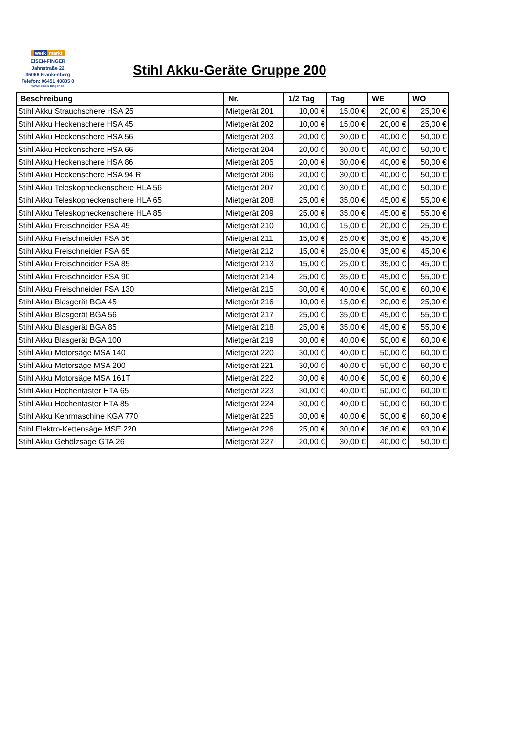werk markt
EISEN-FINGER
Jahnstraße 22
35066 Frankenberg
Telefon: 06451 40805 0
www.eisen-finger.de
Stihl Akku-Geräte Gruppe 200
| Beschreibung | Nr. | 1/2 Tag | Tag | WE | WO |
| --- | --- | --- | --- | --- | --- |
| Stihl Akku Strauchschere HSA 25 | Mietgerät 201 | 10,00 € | 15,00 € | 20,00 € | 25,00 € |
| Stihl Akku Heckenschere HSA 45 | Mietgerät 202 | 10,00 € | 15,00 € | 20,00 € | 25,00 € |
| Stihl Akku Heckenschere HSA 56 | Mietgerät 203 | 20,00 € | 30,00 € | 40,00 € | 50,00 € |
| Stihl Akku Heckenschere HSA 66 | Mietgerät 204 | 20,00 € | 30,00 € | 40,00 € | 50,00 € |
| Stihl Akku Heckenschere HSA 86 | Mietgerät 205 | 20,00 € | 30,00 € | 40,00 € | 50,00 € |
| Stihl Akku Heckenschere HSA 94 R | Mietgerät 206 | 20,00 € | 30,00 € | 40,00 € | 50,00 € |
| Stihl Akku Teleskopheckenschere HLA 56 | Mietgerät 207 | 20,00 € | 30,00 € | 40,00 € | 50,00 € |
| Stihl Akku Teleskopheckenschere HLA 65 | Mietgerät 208 | 25,00 € | 35,00 € | 45,00 € | 55,00 € |
| Stihl Akku Teleskopheckenschere HLA 85 | Mietgerät 209 | 25,00 € | 35,00 € | 45,00 € | 55,00 € |
| Stihl Akku Freischneider FSA 45 | Mietgerät 210 | 10,00 € | 15,00 € | 20,00 € | 25,00 € |
| Stihl Akku Freischneider FSA 56 | Mietgerät 211 | 15,00 € | 25,00 € | 35,00 € | 45,00 € |
| Stihl Akku Freischneider FSA 65 | Mietgerät 212 | 15,00 € | 25,00 € | 35,00 € | 45,00 € |
| Stihl Akku Freischneider FSA 85 | Mietgerät 213 | 15,00 € | 25,00 € | 35,00 € | 45,00 € |
| Stihl Akku Freischneider FSA 90 | Mietgerät 214 | 25,00 € | 35,00 € | 45,00 € | 55,00 € |
| Stihl Akku Freischneider FSA 130 | Mietgerät 215 | 30,00 € | 40,00 € | 50,00 € | 60,00 € |
| Stihl Akku Blasgerät BGA 45 | Mietgerät 216 | 10,00 € | 15,00 € | 20,00 € | 25,00 € |
| Stihl Akku Blasgerät BGA 56 | Mietgerät 217 | 25,00 € | 35,00 € | 45,00 € | 55,00 € |
| Stihl Akku Blasgerät BGA 85 | Mietgerät 218 | 25,00 € | 35,00 € | 45,00 € | 55,00 € |
| Stihl Akku Blasgerät BGA 100 | Mietgerät 219 | 30,00 € | 40,00 € | 50,00 € | 60,00 € |
| Stihl Akku Motorsäge MSA 140 | Mietgerät 220 | 30,00 € | 40,00 € | 50,00 € | 60,00 € |
| Stihl Akku Motorsäge MSA 200 | Mietgerät 221 | 30,00 € | 40,00 € | 50,00 € | 60,00 € |
| Stihl Akku Motorsäge MSA 161T | Mietgerät 222 | 30,00 € | 40,00 € | 50,00 € | 60,00 € |
| Stihl Akku Hochentaster HTA 65 | Mietgerät 223 | 30,00 € | 40,00 € | 50,00 € | 60,00 € |
| Stihl Akku Hochentaster HTA 85 | Mietgerät 224 | 30,00 € | 40,00 € | 50,00 € | 60,00 € |
| Stihl Akku Kehrmaschine KGA 770 | Mietgerät 225 | 30,00 € | 40,00 € | 50,00 € | 60,00 € |
| Stihl Elektro-Kettensäge MSE 220 | Mietgerät 226 | 25,00 € | 30,00 € | 36,00 € | 93,00 € |
| Stihl Akku Gehölzsäge GTA 26 | Mietgerät 227 | 20,00 € | 30,00 € | 40,00 € | 50,00 € |